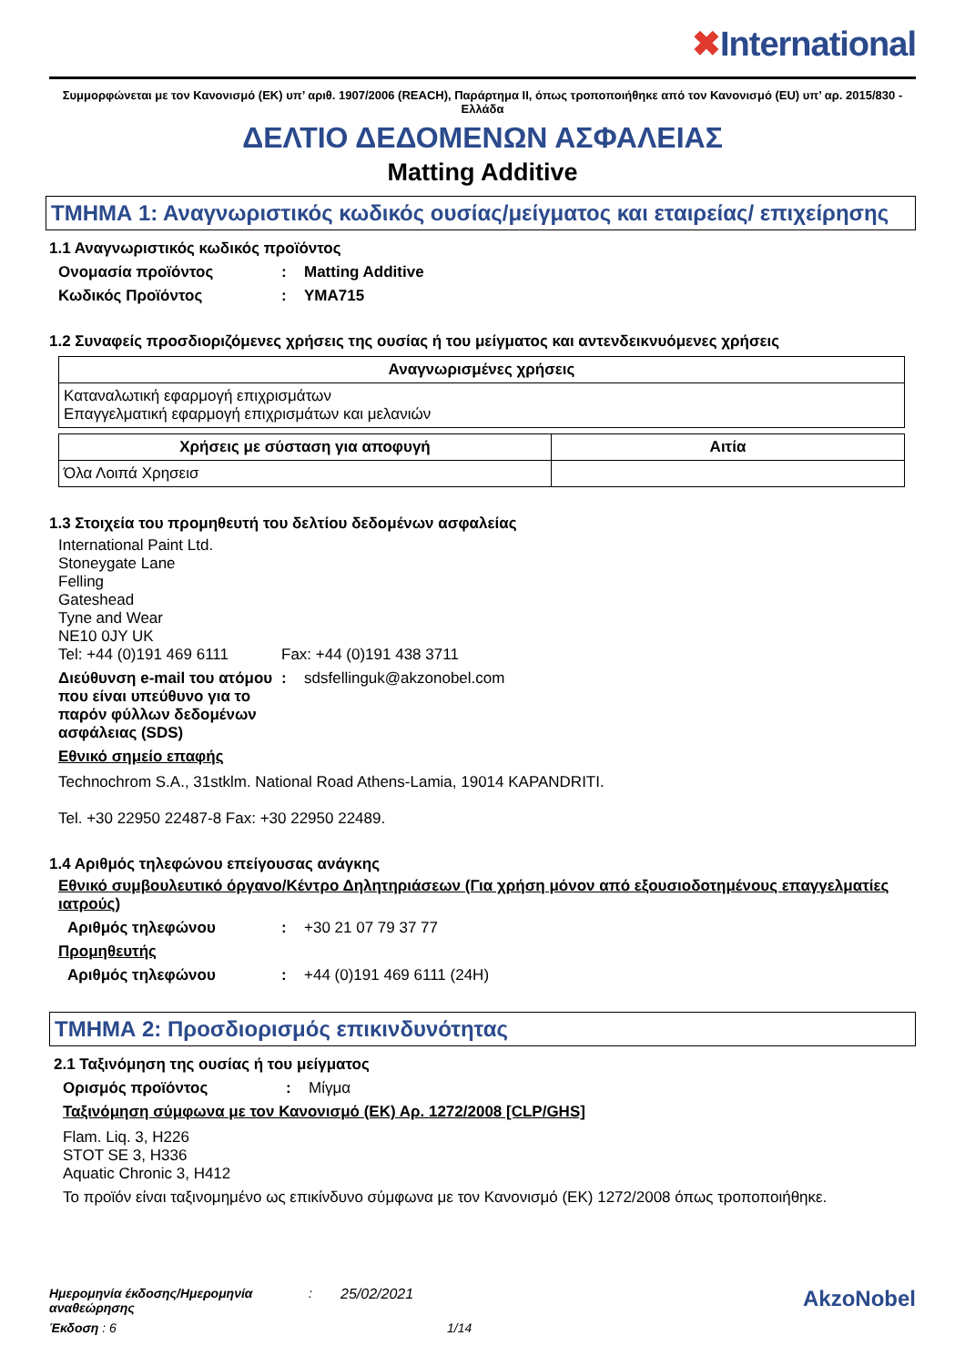✖International
Συμμορφώνεται με τον Κανονισμό (ΕΚ) υπ’ αριθ. 1907/2006 (REACH), Παράρτημα II, όπως τροποποιήθηκε από τον Κανονισμό (EU) υπ’ αρ. 2015/830 - Ελλάδα
ΔΕΛΤΙΟ ΔΕΔΟΜΕΝΩΝ ΑΣΦΑΛΕΙΑΣ
Matting Additive
ΤΜΗΜΑ 1: Αναγνωριστικός κωδικός ουσίας/μείγματος και εταιρείας/ επιχείρησης
1.1 Αναγνωριστικός κωδικός προϊόντος
Ονομασία προϊόντος : Matting Additive
Κωδικός Προϊόντος : YMA715
1.2 Συναφείς προσδιοριζόμενες χρήσεις της ουσίας ή του μείγματος και αντενδεικνυόμενες χρήσεις
| Αναγνωρισμένες χρήσεις |
| --- |
| Καταναλωτική εφαρμογή επιχρισμάτων Επαγγελματική εφαρμογή επιχρισμάτων και μελανιών |
| Χρήσεις με σύσταση για αποφυγή | Αιτία |
| --- | --- |
| Όλα Λοιπά Χρησεισ | |
1.3 Στοιχεία του προμηθευτή του δελτίου δεδομένων ασφαλείας
International Paint Ltd.
Stoneygate Lane
Felling
Gateshead
Tyne and Wear
NE10 0JY UK
Tel: +44 (0)191 469 6111 Fax: +44 (0)191 438 3711
Διεύθυνση e-mail του ατόμου που είναι υπεύθυνο για το παρόν φύλλων δεδομένων ασφάλειας (SDS)
:
sdsfellinguk@akzonobel.com
Εθνικό σημείο επαφής
Technochrom S.A., 31stklm. National Road Athens-Lamia, 19014 KAPANDRITI.
Tel. +30 22950 22487-8 Fax: +30 22950 22489.
1.4 Αριθμός τηλεφώνου επείγουσας ανάγκης
Εθνικό συμβουλευτικό όργανο/Κέντρο Δηλητηριάσεων (Για χρήση μόνον από εξουσιοδοτημένους επαγγελματίες ιατρούς)
Αριθμός τηλεφώνου :
+30 21 07 79 37 77
Προμηθευτής
Αριθμός τηλεφώνου :
+44 (0)191 469 6111 (24H)
ΤΜΗΜΑ 2: Προσδιορισμός επικινδυνότητας
2.1 Ταξινόμηση της ουσίας ή του μείγματος
Ορισμός προϊόντος :
Μίγμα
Ταξινόμηση σύμφωνα με τον Κανονισμό (ΕΚ) Αρ. 1272/2008 [CLP/GHS]
Flam. Liq. 3, H226
STOT SE 3, H336
Aquatic Chronic 3, H412
Το προϊόν είναι ταξινομημένο ως επικίνδυνο σύμφωνα με τον Κανονισμό (ΕΚ) 1272/2008 όπως τροποποιήθηκε.
Ημερομηνία έκδοσης/Ημερομηνία αναθεώρησης: 25/02/2021 AkzoNobel
Έκδοση : 6 1/14